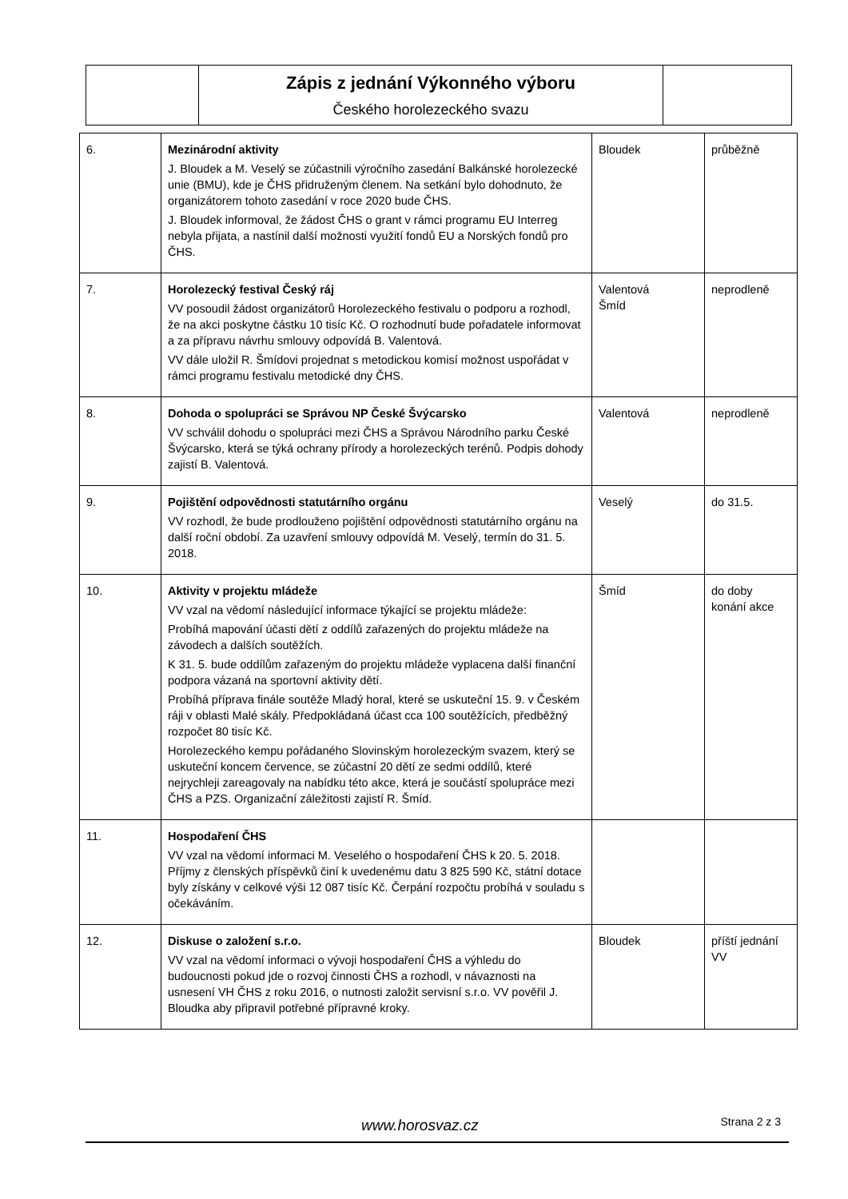| | Zápis z jednání Výkonného výboru Českého horolezeckého svazu | |
| 6. | Mezinárodní aktivity J. Bloudek a M. Veselý se zúčastnili výročního zasedání Balkánské horolezecké unie (BMU), kde je ČHS přidruženým členem. Na setkání bylo dohodnuto, že organizátorem tohoto zasedání v roce 2020 bude ČHS. J. Bloudek informoval, že žádost ČHS o grant v rámci programu EU Interreg nebyla přijata, a nastínil další možnosti využití fondů EU a Norských fondů pro ČHS. | Bloudek | průběžně |
| 7. | Horolezecký festival Český ráj VV posoudil žádost organizátorů Horolezeckého festivalu o podporu a rozhodl, že na akci poskytne částku 10 tisíc Kč. O rozhodnutí bude pořadatele informovat a za přípravu návrhu smlouvy odpovídá B. Valentová. VV dále uložil R. Šmídovi projednat s metodickou komisí možnost uspořádat v rámci programu festivalu metodické dny ČHS. | Valentová Šmíd | neprodleně |
| 8. | Dohoda o spolupráci se Správou NP České Švýcarsko VV schválil dohodu o spolupráci mezi ČHS a Správou Národního parku České Švýcarsko, která se týká ochrany přírody a horolezeckých terénů. Podpis dohody zajistí B. Valentová. | Valentová | neprodleně |
| 9. | Pojištění odpovědnosti statutárního orgánu VV rozhodl, že bude prodlouženo pojištění odpovědnosti statutárního orgánu na další roční období. Za uzavření smlouvy odpovídá M. Veselý, termín do 31. 5. 2018. | Veselý | do 31.5. |
| 10. | Aktivity v projektu mládeže VV vzal na vědomí následující informace týkající se projektu mládeže: Probíhá mapování účasti dětí z oddílů zařazených do projektu mládeže na závodech a dalších soutěžích. K 31. 5. bude oddílům zařazeným do projektu mládeže vyplacena další finanční podpora vázaná na sportovní aktivity dětí. Probíhá příprava finále soutěže Mladý horal, které se uskuteční 15. 9. v Českém ráji v oblasti Malé skály. Předpokládaná účast cca 100 soutěžících, předběžný rozpočet 80 tisíc Kč. Horolezeckého kempu pořádaného Slovinským horolezeckým svazem, který se uskuteční koncem července, se zúčastní 20 dětí ze sedmi oddílů, které nejrychleji zareagovaly na nabídku této akce, která je součástí spolupráce mezi ČHS a PZS. Organizační záležitosti zajistí R. Šmíd. | Šmíd | do doby konání akce |
| 11. | Hospodaření ČHS VV vzal na vědomí informaci M. Veselého o hospodaření ČHS k 20. 5. 2018. Příjmy z členských příspěvků činí k uvedenému datu 3 825 590 Kč, státní dotace byly získány v celkové výši 12 087 tisíc Kč. Čerpání rozpočtu probíhá v souladu s očekáváním. | | |
| 12. | Diskuse o založení s.r.o. VV vzal na vědomí informaci o vývoji hospodaření ČHS a výhledu do budoucnosti pokud jde o rozvoj činnosti ČHS a rozhodl, v návaznosti na usnesení VH ČHS z roku 2016, o nutnosti založit servisní s.r.o. VV pověřil J. Bloudka aby připravil potřebné přípravné kroky. | Bloudek | příští jednání VV |
www.horosvaz.cz Strana 2 z 3